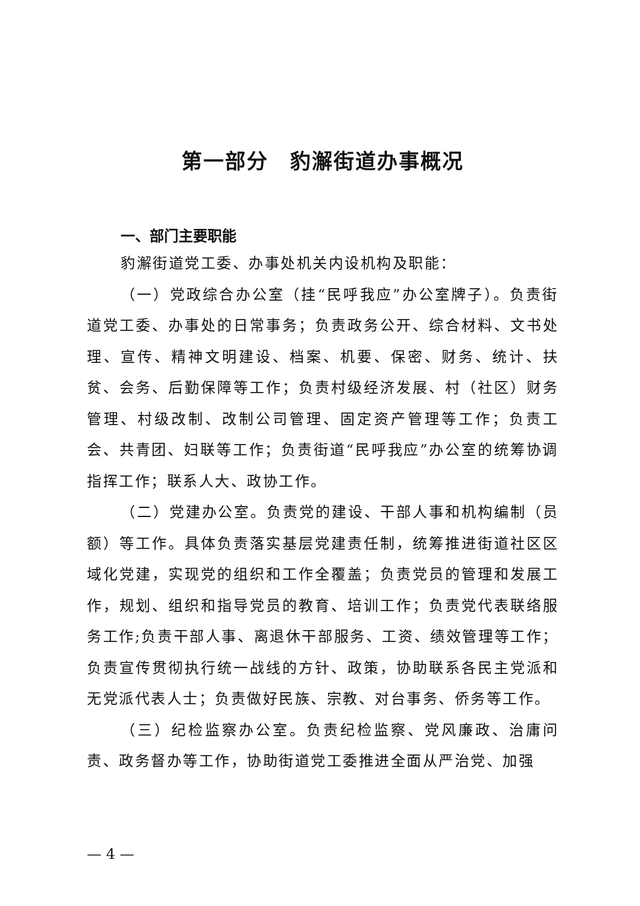第一部分　豹澥街道办事概况
一、部门主要职能
豹澥街道党工委、办事处机关内设机构及职能：
（一）党政综合办公室（挂“民呼我应”办公室牌子）。负责街道党工委、办事处的日常事务；负责政务公开、综合材料、文书处理、宣传、精神文明建设、档案、机要、保密、财务、统计、扶贫、会务、后勤保障等工作；负责村级经济发展、村（社区）财务管理、村级改制、改制公司管理、固定资产管理等工作；负责工会、共青团、妇联等工作；负责街道“民呼我应”办公室的统筹协调指挥工作；联系人大、政协工作。
（二）党建办公室。负责党的建设、干部人事和机构编制（员额）等工作。具体负责落实基层党建责任制，统筹推进街道社区区域化党建，实现党的组织和工作全覆盖；负责党员的管理和发展工作，规划、组织和指导党员的教育、培训工作；负责党代表联络服务工作;负责干部人事、离退休干部服务、工资、绩效管理等工作；负责宣传贯彻执行统一战线的方针、政策，协助联系各民主党派和无党派代表人士；负责做好民族、宗教、对台事务、侨务等工作。
（三）纪检监察办公室。负责纪检监察、党风廉政、治庸问责、政务督办等工作，协助街道党工委推进全面从严治党、加强
— 4 —